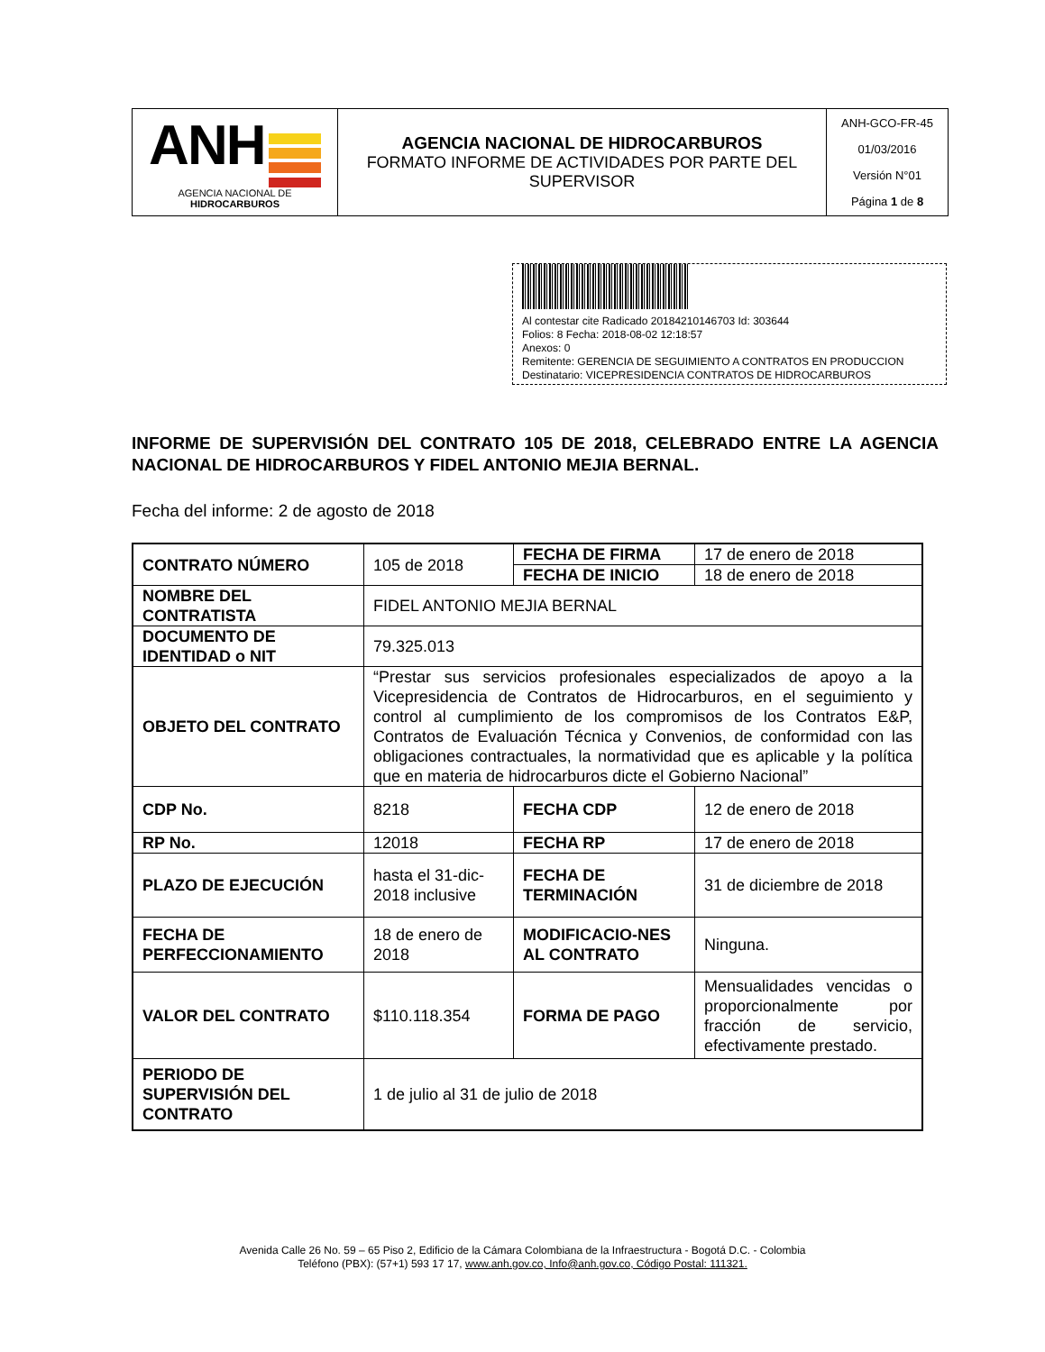| ANH AGENCIA NACIONAL DE HIDROCARBUROS | AGENCIA NACIONAL DE HIDROCARBUROS FORMATO INFORME DE ACTIVIDADES POR PARTE DEL SUPERVISOR | ANH-GCO-FR-45 01/03/2016 Versión N°01 Página 1 de 8 |
Al contestar cite Radicado 20184210146703 Id: 303644
Folios: 8 Fecha: 2018-08-02 12:18:57
Anexos: 0
Remitente: GERENCIA DE SEGUIMIENTO A CONTRATOS EN PRODUCCION
Destinatario: VICEPRESIDENCIA CONTRATOS DE HIDROCARBUROS
INFORME DE SUPERVISIÓN DEL CONTRATO 105 DE 2018, CELEBRADO ENTRE LA AGENCIA NACIONAL DE HIDROCARBUROS Y FIDEL ANTONIO MEJIA BERNAL.
Fecha del informe: 2 de agosto de 2018
| CONTRATO NÚMERO | 105 de 2018 | FECHA DE FIRMA | 17 de enero de 2018 |
| | | FECHA DE INICIO | 18 de enero de 2018 |
| NOMBRE DEL CONTRATISTA | FIDEL ANTONIO MEJIA BERNAL | | |
| DOCUMENTO DE IDENTIDAD o NIT | 79.325.013 | | |
| OBJETO DEL CONTRATO | “Prestar sus servicios profesionales especializados de apoyo a la Vicepresidencia de Contratos de Hidrocarburos, en el seguimiento y control al cumplimiento de los compromisos de los Contratos E&P, Contratos de Evaluación Técnica y Convenios, de conformidad con las obligaciones contractuales, la normatividad que es aplicable y la política que en materia de hidrocarburos dicte el Gobierno Nacional” | | |
| CDP No. | 8218 | FECHA CDP | 12 de enero de 2018 |
| RP No. | 12018 | FECHA RP | 17 de enero de 2018 |
| PLAZO DE EJECUCIÓN | hasta el 31-dic-2018 inclusive | FECHA DE TERMINACIÓN | 31 de diciembre de 2018 |
| FECHA DE PERFECCIONAMIENTO | 18 de enero de 2018 | MODIFICACIO-NES AL CONTRATO | Ninguna. |
| VALOR DEL CONTRATO | $110.118.354 | FORMA DE PAGO | Mensualidades vencidas o proporcionalmente por fracción de servicio, efectivamente prestado. |
| PERIODO DE SUPERVISIÓN DEL CONTRATO | 1 de julio al 31 de julio de 2018 | | |
Avenida Calle 26 No. 59 – 65 Piso 2, Edificio de la Cámara Colombiana de la Infraestructura - Bogotá D.C. - Colombia
Teléfono (PBX): (57+1) 593 17 17, www.anh.gov.co, Info@anh.gov.co, Código Postal: 111321.